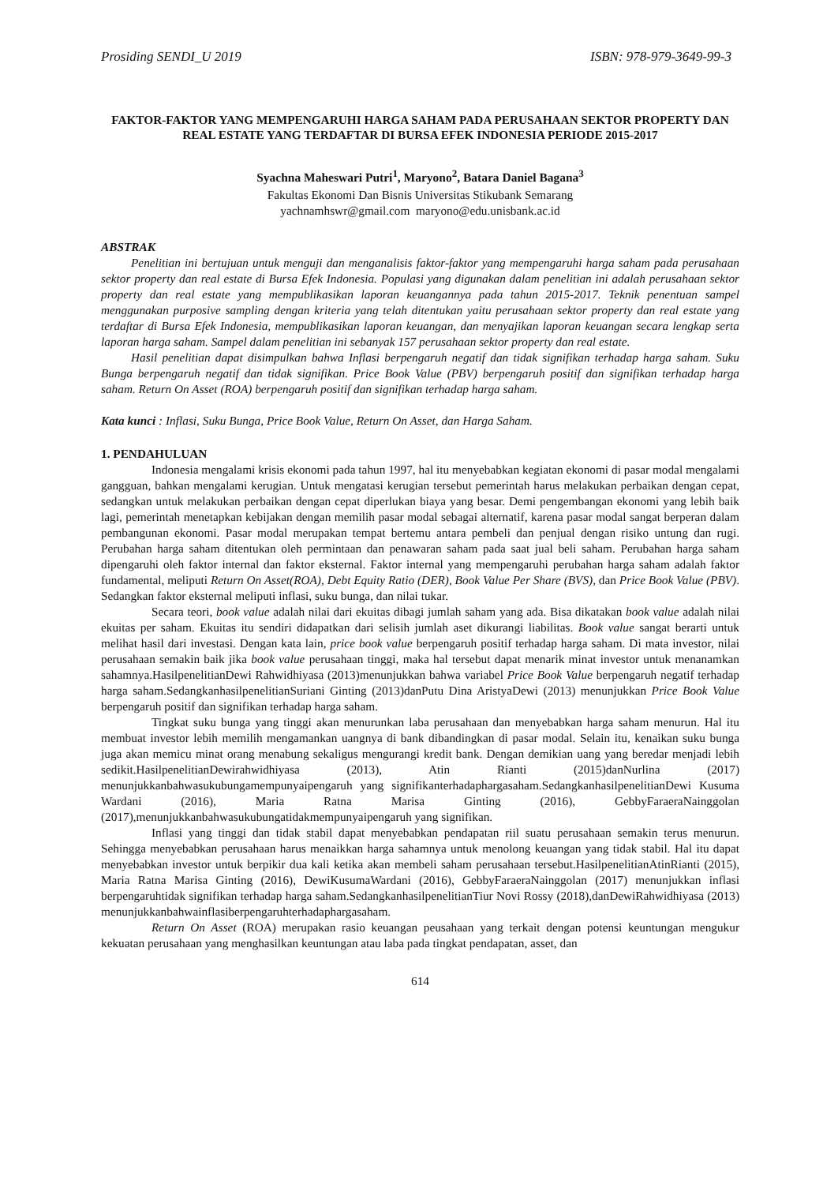Prosiding SENDI_U 2019 ISBN: 978-979-3649-99-3
FAKTOR-FAKTOR YANG MEMPENGARUHI HARGA SAHAM PADA PERUSAHAAN SEKTOR PROPERTY DAN REAL ESTATE YANG TERDAFTAR DI BURSA EFEK INDONESIA PERIODE 2015-2017
Syachna Maheswari Putri<sup>1</sup>, Maryono<sup>2</sup>, Batara Daniel Bagana<sup>3</sup>
Fakultas Ekonomi Dan Bisnis Universitas Stikubank Semarang
yachnamhswr@gmail.com maryono@edu.unisbank.ac.id
ABSTRAK
Penelitian ini bertujuan untuk menguji dan menganalisis faktor-faktor yang mempengaruhi harga saham pada perusahaan sektor property dan real estate di Bursa Efek Indonesia. Populasi yang digunakan dalam penelitian ini adalah perusahaan sektor property dan real estate yang mempublikasikan laporan keuangannya pada tahun 2015-2017. Teknik penentuan sampel menggunakan purposive sampling dengan kriteria yang telah ditentukan yaitu perusahaan sektor property dan real estate yang terdaftar di Bursa Efek Indonesia, mempublikasikan laporan keuangan, dan menyajikan laporan keuangan secara lengkap serta laporan harga saham. Sampel dalam penelitian ini sebanyak 157 perusahaan sektor property dan real estate.
Hasil penelitian dapat disimpulkan bahwa Inflasi berpengaruh negatif dan tidak signifikan terhadap harga saham. Suku Bunga berpengaruh negatif dan tidak signifikan. Price Book Value (PBV) berpengaruh positif dan signifikan terhadap harga saham. Return On Asset (ROA) berpengaruh positif dan signifikan terhadap harga saham.
Kata kunci : Inflasi, Suku Bunga, Price Book Value, Return On Asset, dan Harga Saham.
1. PENDAHULUAN
Indonesia mengalami krisis ekonomi pada tahun 1997, hal itu menyebabkan kegiatan ekonomi di pasar modal mengalami gangguan, bahkan mengalami kerugian. Untuk mengatasi kerugian tersebut pemerintah harus melakukan perbaikan dengan cepat, sedangkan untuk melakukan perbaikan dengan cepat diperlukan biaya yang besar. Demi pengembangan ekonomi yang lebih baik lagi, pemerintah menetapkan kebijakan dengan memilih pasar modal sebagai alternatif, karena pasar modal sangat berperan dalam pembangunan ekonomi. Pasar modal merupakan tempat bertemu antara pembeli dan penjual dengan risiko untung dan rugi. Perubahan harga saham ditentukan oleh permintaan dan penawaran saham pada saat jual beli saham. Perubahan harga saham dipengaruhi oleh faktor internal dan faktor eksternal. Faktor internal yang mempengaruhi perubahan harga saham adalah faktor fundamental, meliputi Return On Asset(ROA), Debt Equity Ratio (DER), Book Value Per Share (BVS), dan Price Book Value (PBV). Sedangkan faktor eksternal meliputi inflasi, suku bunga, dan nilai tukar.
Secara teori, book value adalah nilai dari ekuitas dibagi jumlah saham yang ada. Bisa dikatakan book value adalah nilai ekuitas per saham. Ekuitas itu sendiri didapatkan dari selisih jumlah aset dikurangi liabilitas. Book value sangat berarti untuk melihat hasil dari investasi. Dengan kata lain, price book value berpengaruh positif terhadap harga saham. Di mata investor, nilai perusahaan semakin baik jika book value perusahaan tinggi, maka hal tersebut dapat menarik minat investor untuk menanamkan sahamnya.HasilpenelitianDewi Rahwidhiyasa (2013)menunjukkan bahwa variabel Price Book Value berpengaruh negatif terhadap harga saham.SedangkanhasilpenelitianSuriani Ginting (2013)danPutu Dina AristyaDewi (2013) menunjukkan Price Book Value berpengaruh positif dan signifikan terhadap harga saham.
Tingkat suku bunga yang tinggi akan menurunkan laba perusahaan dan menyebabkan harga saham menurun. Hal itu membuat investor lebih memilih mengamankan uangnya di bank dibandingkan di pasar modal. Selain itu, kenaikan suku bunga juga akan memicu minat orang menabung sekaligus mengurangi kredit bank. Dengan demikian uang yang beredar menjadi lebih sedikit.HasilpenelitianDewirahwidhiyasa (2013), Atin Rianti (2015)danNurlina (2017) menunjukkanbahwasukubungamempunyaipengaruh yang signifikanterhadaphargasaham.SedangkanhasilpenelitianDewi Kusuma Wardani (2016), Maria Ratna Marisa Ginting (2016), GebbyFaraeraNainggolan (2017),menunjukkanbahwasukubungatidakmempunyaipengaruh yang signifikan.
Inflasi yang tinggi dan tidak stabil dapat menyebabkan pendapatan riil suatu perusahaan semakin terus menurun. Sehingga menyebabkan perusahaan harus menaikkan harga sahamnya untuk menolong keuangan yang tidak stabil. Hal itu dapat menyebabkan investor untuk berpikir dua kali ketika akan membeli saham perusahaan tersebut.HasilpenelitianAtinRianti (2015), Maria Ratna Marisa Ginting (2016), DewiKusumaWardani (2016), GebbyFaraeraNainggolan (2017) menunjukkan inflasi berpengaruhtidak signifikan terhadap harga saham.SedangkanhasilpenelitianTiur Novi Rossy (2018),danDewiRahwidhiyasa (2013) menunjukkanbahwainflasiberpengaruhterhadaphargasaham.
Return On Asset (ROA) merupakan rasio keuangan peusahaan yang terkait dengan potensi keuntungan mengukur kekuatan perusahaan yang menghasilkan keuntungan atau laba pada tingkat pendapatan, asset, dan
614